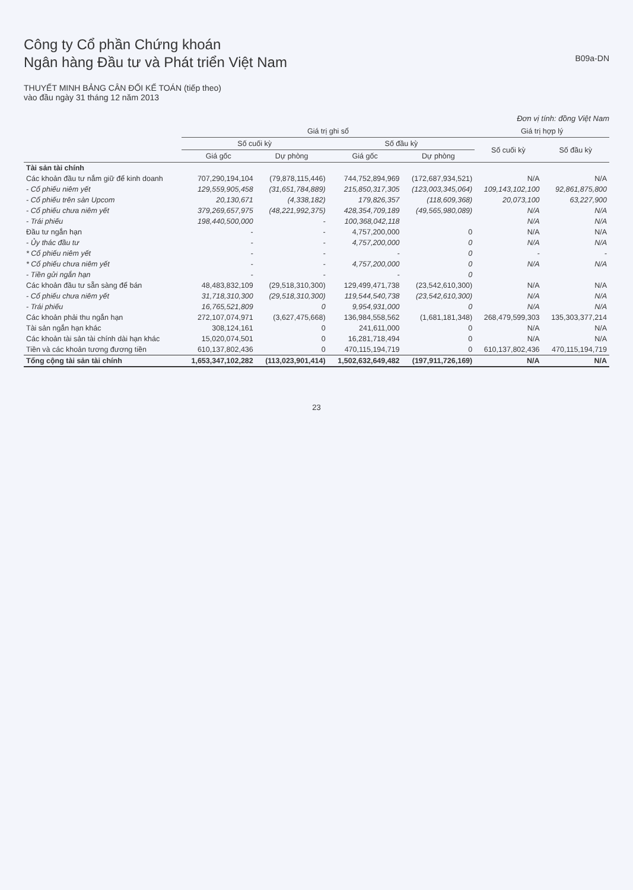Công ty Cổ phần Chứng khoán
Ngân hàng Đầu tư và Phát triển Việt Nam
B09a-DN
THUYẾT MINH BẢNG CÂN ĐỐI KẾ TOÁN (tiếp theo)
vào đầu ngày 31 tháng 12 năm 2013
Đơn vị tính: đồng Việt Nam
| | Giá trị ghi sổ | | | | Giá trị hợp lý | |
| --- | --- | --- | --- | --- | --- | --- |
| | Số cuối kỳ | | Số đầu kỳ | | Số cuối kỳ | Số đầu kỳ |
| | Giá gốc | Dự phòng | Giá gốc | Dự phòng | | |
| Tài sản tài chính | | | | | | |
| Các khoản đầu tư nắm giữ để kinh doanh | 707,290,194,104 | (79,878,115,446) | 744,752,894,969 | (172,687,934,521) | N/A | N/A |
| - Cổ phiếu niêm yết | 129,559,905,458 | (31,651,784,889) | 215,850,317,305 | (123,003,345,064) | 109,143,102,100 | 92,861,875,800 |
| - Cổ phiếu trên sàn Upcom | 20,130,671 | (4,338,182) | 179,826,357 | (118,609,368) | 20,073,100 | 63,227,900 |
| - Cổ phiếu chưa niêm yết | 379,269,657,975 | (48,221,992,375) | 428,354,709,189 | (49,565,980,089) | N/A | N/A |
| - Trái phiếu | 198,440,500,000 | - | 100,368,042,118 | | N/A | N/A |
| Đầu tư ngắn hạn | - | - | 4,757,200,000 | 0 | N/A | N/A |
| - Ủy thác đầu tư | - | - | 4,757,200,000 | 0 | N/A | N/A |
| * Cổ phiếu niêm yết | - | - | - | 0 | - | - |
| * Cổ phiếu chưa niêm yết | - | - | 4,757,200,000 | 0 | N/A | N/A |
| - Tiền gửi ngắn hạn | - | - | - | 0 | | |
| Các khoản đầu tư sẵn sàng để bán | 48,483,832,109 | (29,518,310,300) | 129,499,471,738 | (23,542,610,300) | N/A | N/A |
| - Cổ phiếu chưa niêm yết | 31,718,310,300 | (29,518,310,300) | 119,544,540,738 | (23,542,610,300) | N/A | N/A |
| - Trái phiếu | 16,765,521,809 | 0 | 9,954,931,000 | 0 | N/A | N/A |
| Các khoản phải thu ngắn hạn | 272,107,074,971 | (3,627,475,668) | 136,984,558,562 | (1,681,181,348) | 268,479,599,303 | 135,303,377,214 |
| Tài sản ngắn hạn khác | 308,124,161 | 0 | 241,611,000 | 0 | N/A | N/A |
| Các khoản tài sản tài chính dài hạn khác | 15,020,074,501 | 0 | 16,281,718,494 | 0 | N/A | N/A |
| Tiền và các khoản tương đương tiền | 610,137,802,436 | 0 | 470,115,194,719 | 0 | 610,137,802,436 | 470,115,194,719 |
| Tổng cộng tài sản tài chính | 1,653,347,102,282 | (113,023,901,414) | 1,502,632,649,482 | (197,911,726,169) | N/A | N/A |
23